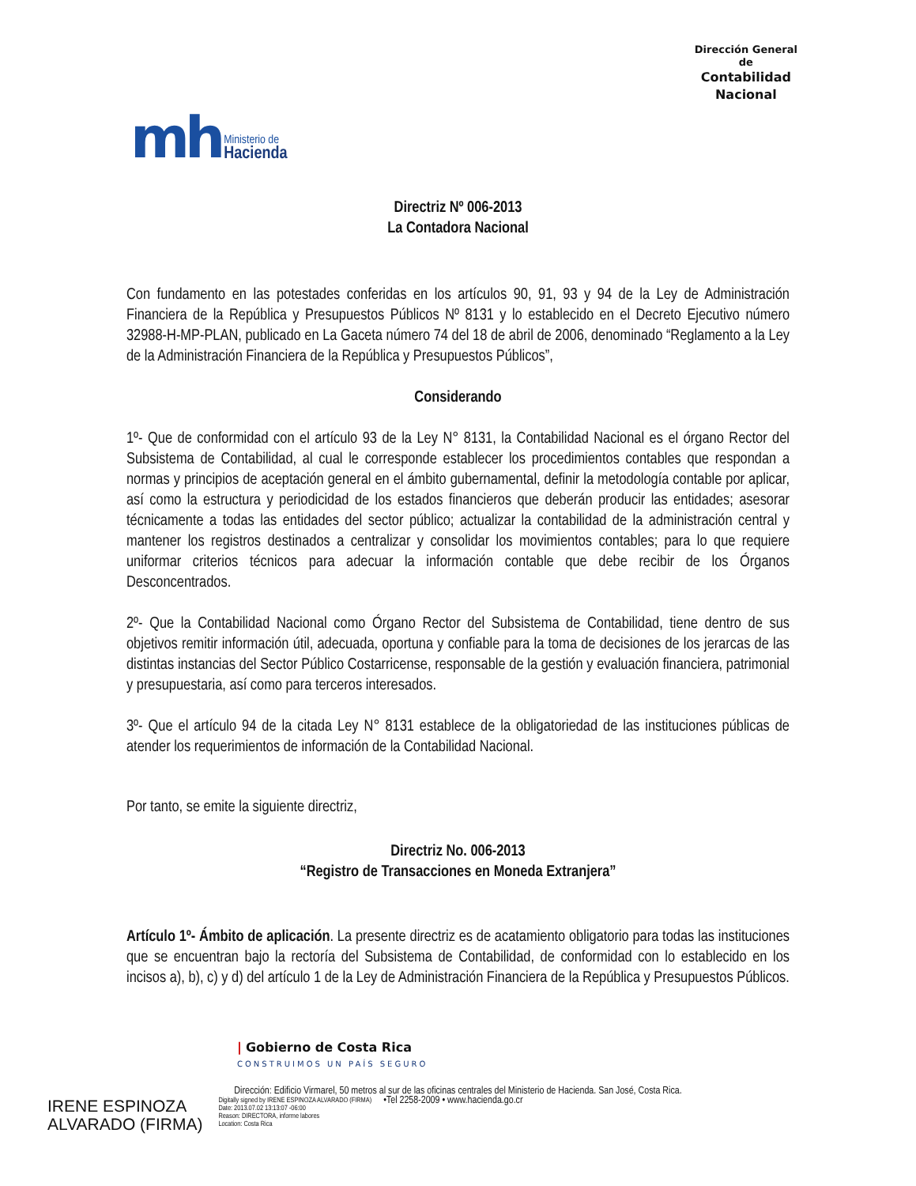mh Ministerio de
Hacienda
Dirección General
de
Contabilidad
Nacional
Directriz Nº 006-2013
La Contadora Nacional
Con fundamento en las potestades conferidas en los artículos 90, 91, 93 y 94 de la Ley de Administración Financiera de la República y Presupuestos Públicos Nº 8131 y lo establecido en el Decreto Ejecutivo número 32988-H-MP-PLAN, publicado en La Gaceta número 74 del 18 de abril de 2006, denominado “Reglamento a la Ley de la Administración Financiera de la República y Presupuestos Públicos”,
Considerando
1º- Que de conformidad con el artículo 93 de la Ley N° 8131, la Contabilidad Nacional es el órgano Rector del Subsistema de Contabilidad, al cual le corresponde establecer los procedimientos contables que respondan a normas y principios de aceptación general en el ámbito gubernamental, definir la metodología contable por aplicar, así como la estructura y periodicidad de los estados financieros que deberán producir las entidades; asesorar técnicamente a todas las entidades del sector público; actualizar la contabilidad de la administración central y mantener los registros destinados a centralizar y consolidar los movimientos contables; para lo que requiere uniformar criterios técnicos para adecuar la información contable que debe recibir de los Órganos Desconcentrados.
2º- Que la Contabilidad Nacional como Órgano Rector del Subsistema de Contabilidad, tiene dentro de sus objetivos remitir información útil, adecuada, oportuna y confiable para la toma de decisiones de los jerarcas de las distintas instancias del Sector Público Costarricense, responsable de la gestión y evaluación financiera, patrimonial y presupuestaria, así como para terceros interesados.
3º- Que el artículo 94 de la citada Ley N° 8131 establece de la obligatoriedad de las instituciones públicas de atender los requerimientos de información de la Contabilidad Nacional.
Por tanto, se emite la siguiente directriz,
Directriz No. 006-2013
“Registro de Transacciones en Moneda Extranjera”
Artículo 1º- Ámbito de aplicación. La presente directriz es de acatamiento obligatorio para todas las instituciones que se encuentran bajo la rectoría del Subsistema de Contabilidad, de conformidad con lo establecido en los incisos a), b), c) y d) del artículo 1 de la Ley de Administración Financiera de la República y Presupuestos Públicos.
| Gobierno de Costa Rica
CONSTRUIMOS UN PAÍS SEGURO
Dirección: Edificio Virmarel, 50 metros al sur de las oficinas centrales del Ministerio de Hacienda. San José, Costa Rica.
IRENE ESPINOZA
ALVARADO (FIRMA)
Digitally signed by IRENE ESPINOZA ALVARADO (FIRMA)
Date: 2013.07.02 13:13:07 -06:00
Reason: DIRECTORA, informe labores
Location: Costa Rica
•Tel 2258-2009 • www.hacienda.go.cr